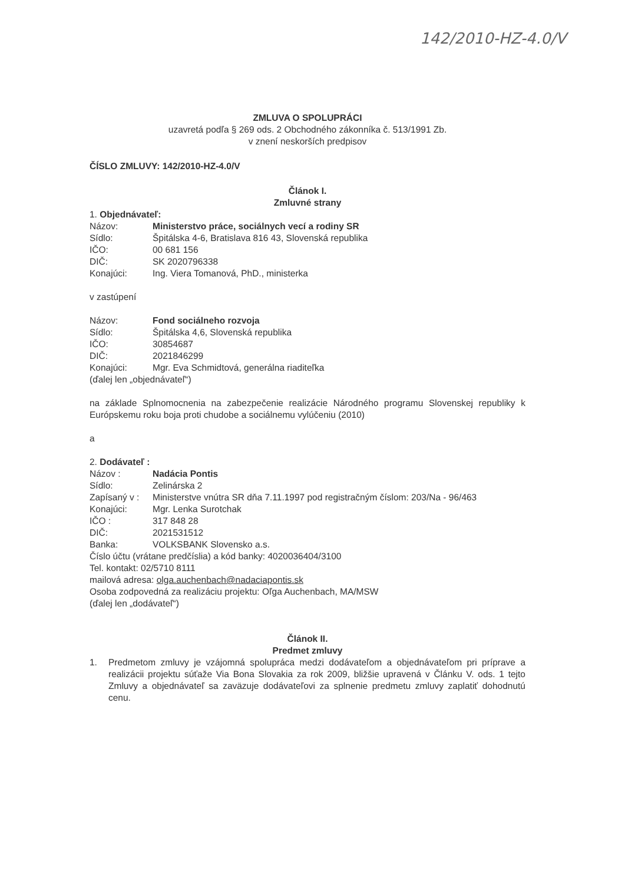142/2010-HZ-4.0/V
ZMLUVA O SPOLUPRÁCI
uzavretá podľa § 269 ods. 2 Obchodného zákonníka č. 513/1991 Zb.
v znení neskorších predpisov
ČÍSLO ZMLUVY: 142/2010-HZ-4.0/V
Článok I.
Zmluvné strany
1. Objednávateľ:
Názov: Ministerstvo práce, sociálnych vecí a rodiny SR
Sídlo: Špitálska 4-6, Bratislava 816 43, Slovenská republika
IČO: 00 681 156
DIČ: SK 2020796338
Konajúci: Ing. Viera Tomanová, PhD., ministerka
v zastúpení
Názov: Fond sociálneho rozvoja
Sídlo: Špitálska 4,6, Slovenská republika
IČO: 30854687
DIČ: 2021846299
Konajúci: Mgr. Eva Schmidtová, generálna riaditeľka
(ďalej len „objednávateľ“)
na základe Splnomocnenia na zabezpečenie realizácie Národného programu Slovenskej republiky k Európskemu roku boja proti chudobe a sociálnemu vylúčeniu (2010)
a
2. Dodávateľ :
Názov : Nadácia Pontis
Sídlo: Zelinárska 2
Zapísaný v : Ministerstve vnútra SR dňa 7.11.1997 pod registračným číslom: 203/Na - 96/463
Konajúci: Mgr. Lenka Surotchak
IČO : 317 848 28
DIČ: 2021531512
Banka: VOLKSBANK Slovensko a.s.
Číslo účtu (vrátane predčíslia) a kód banky: 4020036404/3100
Tel. kontakt: 02/5710 8111
mailová adresa: olga.auchenbach@nadaciapontis.sk
Osoba zodpovedná za realizáciu projektu: Oľga Auchenbach, MA/MSW
(ďalej len „dodávateľ“)
Článok II.
Predmet zmluvy
1. Predmetom zmluvy je vzájomná spolupráca medzi dodávateľom a objednávateľom pri príprave a realizácii projektu súťaže Via Bona Slovakia za rok 2009, bližšie upravená v Článku V. ods. 1 tejto Zmluvy a objednávateľ sa zaväzuje dodávateľovi za splnenie predmetu zmluvy zaplatiť dohodnutú cenu.